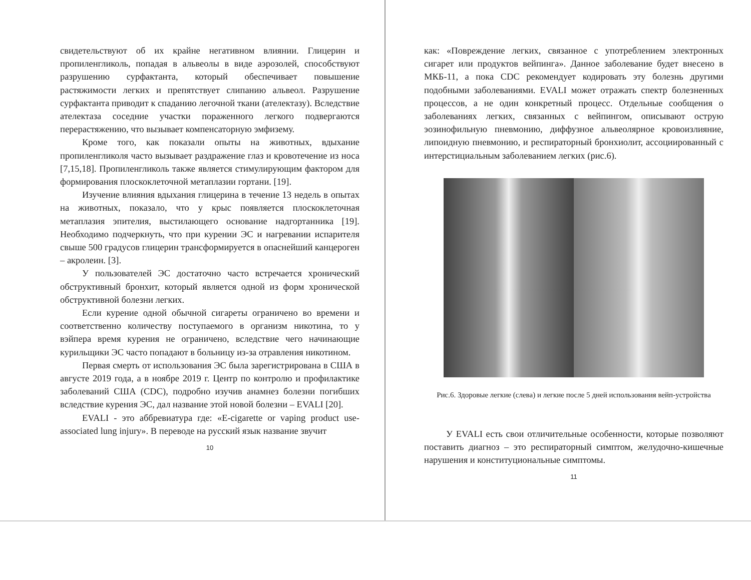свидетельствуют об их крайне негативном влиянии. Глицерин и пропиленгликоль, попадая в альвеолы в виде аэрозолей, способствуют разрушению сурфактанта, который обеспечивает повышение растяжимости легких и препятствует слипанию альвеол. Разрушение сурфактанта приводит к спаданию легочной ткани (ателектазу). Вследствие ателектаза соседние участки пораженного легкого подвергаются перерастяжению, что вызывает компенсаторную эмфизему.
Кроме того, как показали опыты на животных, вдыхание пропиленгликоля часто вызывает раздражение глаз и кровотечение из носа [7,15,18]. Пропиленгликоль также является стимулирующим фактором для формирования плоскоклеточной метаплазии гортани. [19].
Изучение влияния вдыхания глицерина в течение 13 недель в опытах на животных, показало, что у крыс появляется плоскоклеточная метаплазия эпителия, выстилающего основание надгортанника [19]. Необходимо подчеркнуть, что при курении ЭС и нагревании испарителя свыше 500 градусов глицерин трансформируется в опаснейший канцероген – акролеин. [3].
У пользователей ЭС достаточно часто встречается хронический обструктивный бронхит, который является одной из форм хронической обструктивной болезни легких.
Если курение одной обычной сигареты ограничено во времени и соответственно количеству поступаемого в организм никотина, то у вэйпера время курения не ограничено, вследствие чего начинающие курильщики ЭС часто попадают в больницу из-за отравления никотином.
Первая смерть от использования ЭС была зарегистрирована в США в августе 2019 года, а в ноябре 2019 г. Центр по контролю и профилактике заболеваний США (CDC), подробно изучив анамнез болезни погибших вследствие курения ЭС, дал название этой новой болезни – EVALI [20].
EVALI - это аббревиатура где: «E-cigarette or vaping product use-associated lung injury». В переводе на русский язык название звучит
10
как: «Повреждение легких, связанное с употреблением электронных сигарет или продуктов вейпинга». Данное заболевание будет внесено в МКБ-11, а пока CDC рекомендует кодировать эту болезнь другими подобными заболеваниями. EVALI может отражать спектр болезненных процессов, а не один конкретный процесс. Отдельные сообщения о заболеваниях легких, связанных с вейпингом, описывают острую эозинофильную пневмонию, диффузное альвеолярное кровоизлияние, липоидную пневмонию, и респираторный бронхиолит, ассоциированный с интерстициальным заболеванием легких (рис.6).
Рис.6. Здоровые легкие (слева) и легкие после 5 дней использования вейп-устройства
У EVALI есть свои отличительные особенности, которые позволяют поставить диагноз – это респираторный симптом, желудочно-кишечные нарушения и конституциональные симптомы.
11